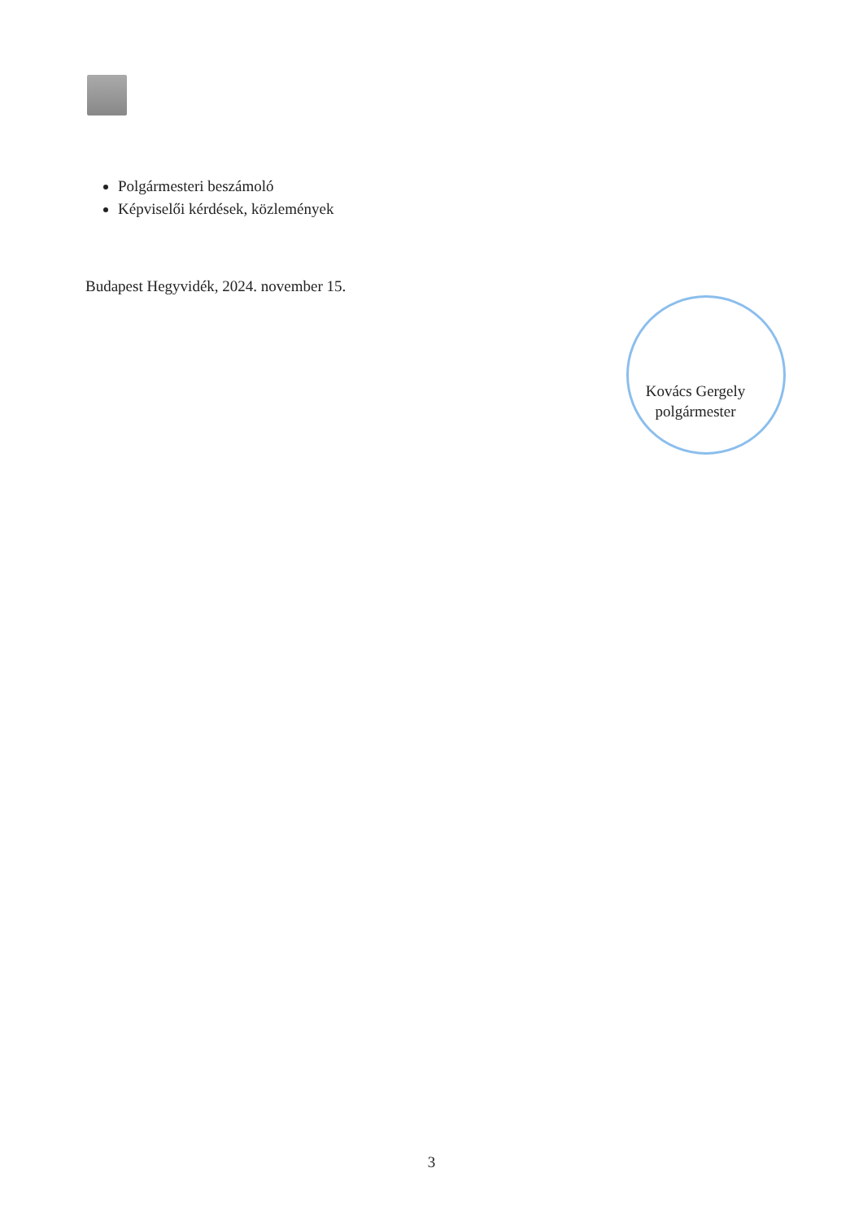Polgármesteri beszámoló
Képviselői kérdések, közlemények
Budapest Hegyvidék, 2024. november 15.
Kovács Gergely
polgármester
3